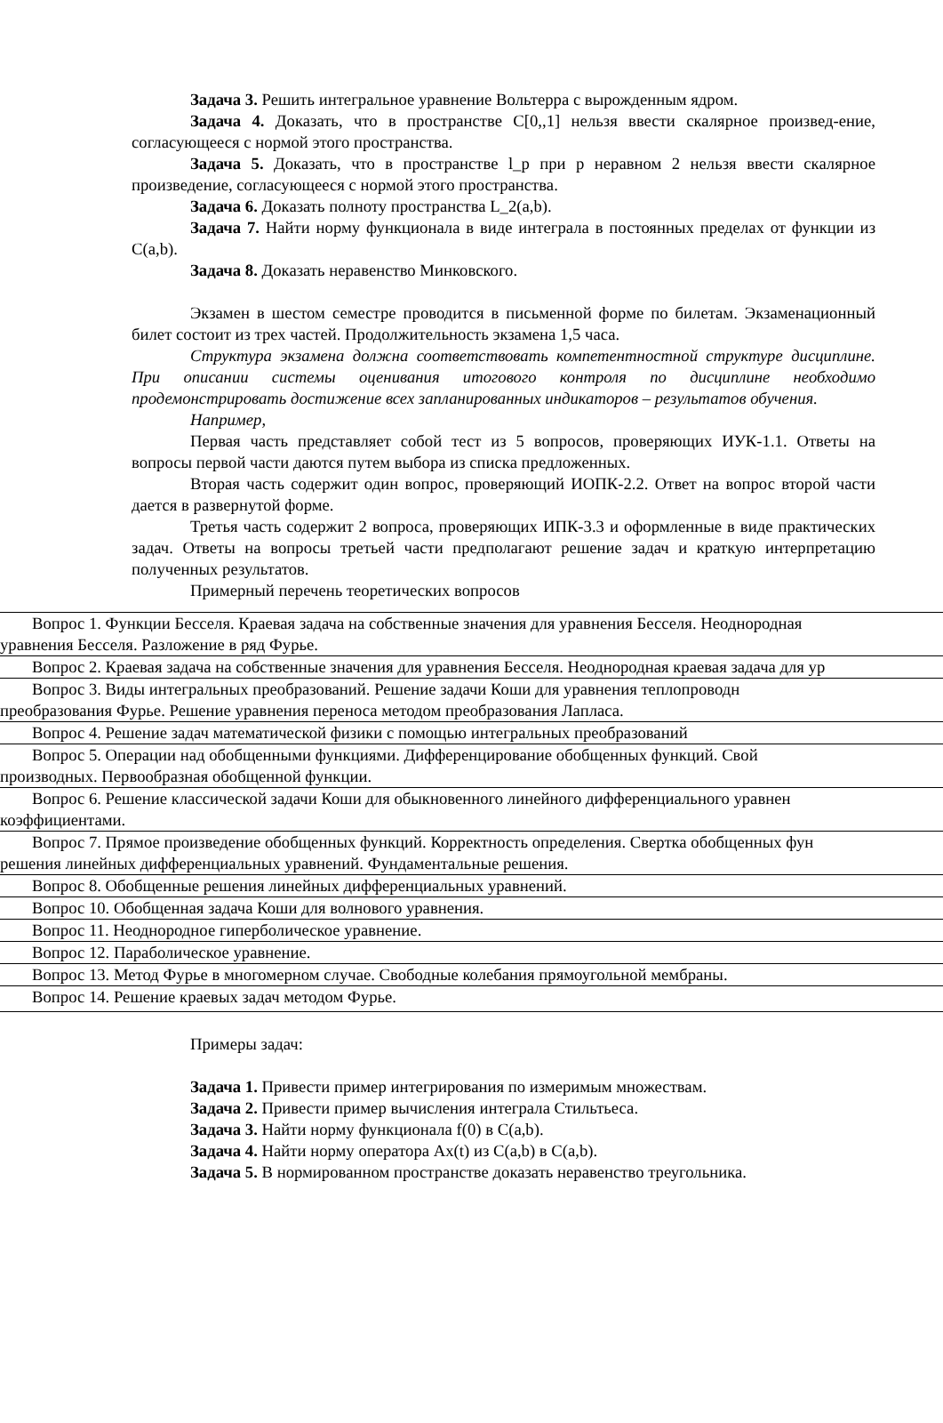Задача 3. Решить интегральное уравнение Вольтерра с вырожденным ядром.
Задача 4. Доказать, что в пространстве C[0,,1] нельзя ввести скалярное произвед-ение, согласующееся с нормой этого пространства.
Задача 5. Доказать, что в пространстве l_p при p неравном 2 нельзя ввести скалярное произведение, согласующееся с нормой этого пространства.
Задача 6. Доказать полноту пространства L_2(a,b).
Задача 7. Найти норму функционала в виде интеграла в постоянных пределах от функции из C(a,b).
Задача 8. Доказать неравенство Минковского.
Экзамен в шестом семестре проводится в письменной форме по билетам. Экзаменационный билет состоит из трех частей. Продолжительность экзамена 1,5 часа.
Структура экзамена должна соответствовать компетентностной структуре дисциплине. При описании системы оценивания итогового контроля по дисциплине необходимо продемонстрировать достижение всех запланированных индикаторов – результатов обучения.
Например,
Первая часть представляет собой тест из 5 вопросов, проверяющих ИУК-1.1. Ответы на вопросы первой части даются путем выбора из списка предложенных.
Вторая часть содержит один вопрос, проверяющий ИОПК-2.2. Ответ на вопрос второй части дается в развернутой форме.
Третья часть содержит 2 вопроса, проверяющих ИПК-3.3 и оформленные в виде практических задач. Ответы на вопросы третьей части предполагают решение задач и краткую интерпретацию полученных результатов.
Примерный перечень теоретических вопросов
| Вопрос 1. Функции Бесселя. Краевая задача на собственные значения для уравнения Бесселя. Неоднородная уравнения Бесселя. Разложение в ряд Фурье. |
| Вопрос 2. Краевая задача на собственные значения для уравнения Бесселя. Неоднородная краевая задача для ур |
| Вопрос 3. Виды интегральных преобразований. Решение задачи Коши для уравнения теплопроводн преобразования Фурье. Решение уравнения переноса методом преобразования Лапласа. |
| Вопрос 4. Решение задач математической физики с помощью интегральных преобразований |
| Вопрос 5. Операции над обобщенными функциями. Дифференцирование обобщенных функций. Свой производных. Первообразная обобщенной функции. |
| Вопрос 6. Решение классической задачи Коши для обыкновенного линейного дифференциального уравнен коэффициентами. |
| Вопрос 7. Прямое произведение обобщенных функций. Корректность определения. Свертка обобщенных фун решения линейных дифференциальных уравнений. Фундаментальные решения. |
| Вопрос 8. Обобщенные решения линейных дифференциальных уравнений. |
| Вопрос 10. Обобщенная задача Коши для волнового уравнения. |
| Вопрос 11. Неоднородное гиперболическое уравнение. |
| Вопрос 12. Параболическое уравнение. |
| Вопрос 13. Метод Фурье в многомерном случае. Свободные колебания прямоугольной мембраны. |
| Вопрос 14. Решение краевых задач методом Фурье. |
Примеры задач:
Задача 1. Привести пример интегрирования по измеримым множествам.
Задача 2. Привести пример вычисления интеграла Стильтьеса.
Задача 3. Найти норму функционала f(0) в C(a,b).
Задача 4. Найти норму оператора Ax(t) из C(a,b) в C(a,b).
Задача 5. В нормированном пространстве доказать неравенство треугольника.